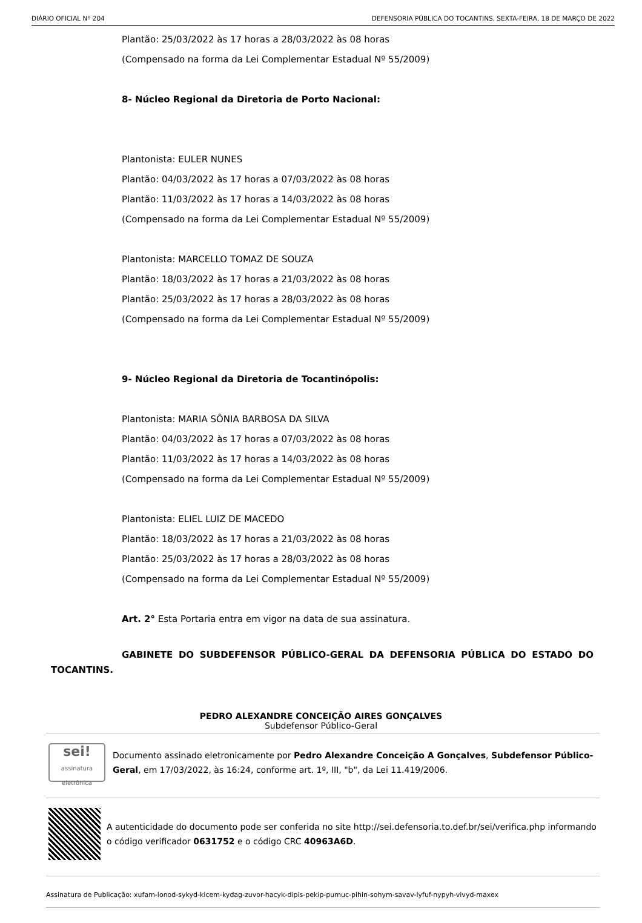DIÁRIO OFICIAL Nº 204 DEFENSORIA PÚBLICA DO TOCANTINS, SEXTA-FEIRA, 18 DE MARÇO DE 2022
Plantão: 25/03/2022 às 17 horas a 28/03/2022 às 08 horas
(Compensado na forma da Lei Complementar Estadual Nº 55/2009)
8- Núcleo Regional da Diretoria de Porto Nacional:
Plantonista: EULER NUNES
Plantão: 04/03/2022 às 17 horas a 07/03/2022 às 08 horas
Plantão: 11/03/2022 às 17 horas a 14/03/2022 às 08 horas
(Compensado na forma da Lei Complementar Estadual Nº 55/2009)
Plantonista: MARCELLO TOMAZ DE SOUZA
Plantão: 18/03/2022 às 17 horas a 21/03/2022 às 08 horas
Plantão: 25/03/2022 às 17 horas a 28/03/2022 às 08 horas
(Compensado na forma da Lei Complementar Estadual Nº 55/2009)
9- Núcleo Regional da Diretoria de Tocantinópolis:
Plantonista: MARIA SÔNIA BARBOSA DA SILVA
Plantão: 04/03/2022 às 17 horas a 07/03/2022 às 08 horas
Plantão: 11/03/2022 às 17 horas a 14/03/2022 às 08 horas
(Compensado na forma da Lei Complementar Estadual Nº 55/2009)
Plantonista: ELIEL LUIZ DE MACEDO
Plantão: 18/03/2022 às 17 horas a 21/03/2022 às 08 horas
Plantão: 25/03/2022 às 17 horas a 28/03/2022 às 08 horas
(Compensado na forma da Lei Complementar Estadual Nº 55/2009)
Art. 2° Esta Portaria entra em vigor na data de sua assinatura.
GABINETE DO SUBDEFENSOR PÚBLICO-GERAL DA DEFENSORIA PÚBLICA DO ESTADO DO TOCANTINS.
PEDRO ALEXANDRE CONCEIÇÃO AIRES GONÇALVES
Subdefensor Público-Geral
sei!
assinatura eletrônica
Documento assinado eletronicamente por Pedro Alexandre Conceição A Gonçalves, Subdefensor Público-Geral, em 17/03/2022, às 16:24, conforme art. 1º, III, "b", da Lei 11.419/2006.
A autenticidade do documento pode ser conferida no site http://sei.defensoria.to.def.br/sei/verifica.php informando o código verificador 0631752 e o código CRC 40963A6D.
Assinatura de Publicação: xufam-lonod-sykyd-kicem-kydag-zuvor-hacyk-dipis-pekip-pumuc-pihin-sohym-savav-lyfuf-nypyh-vivyd-maxex